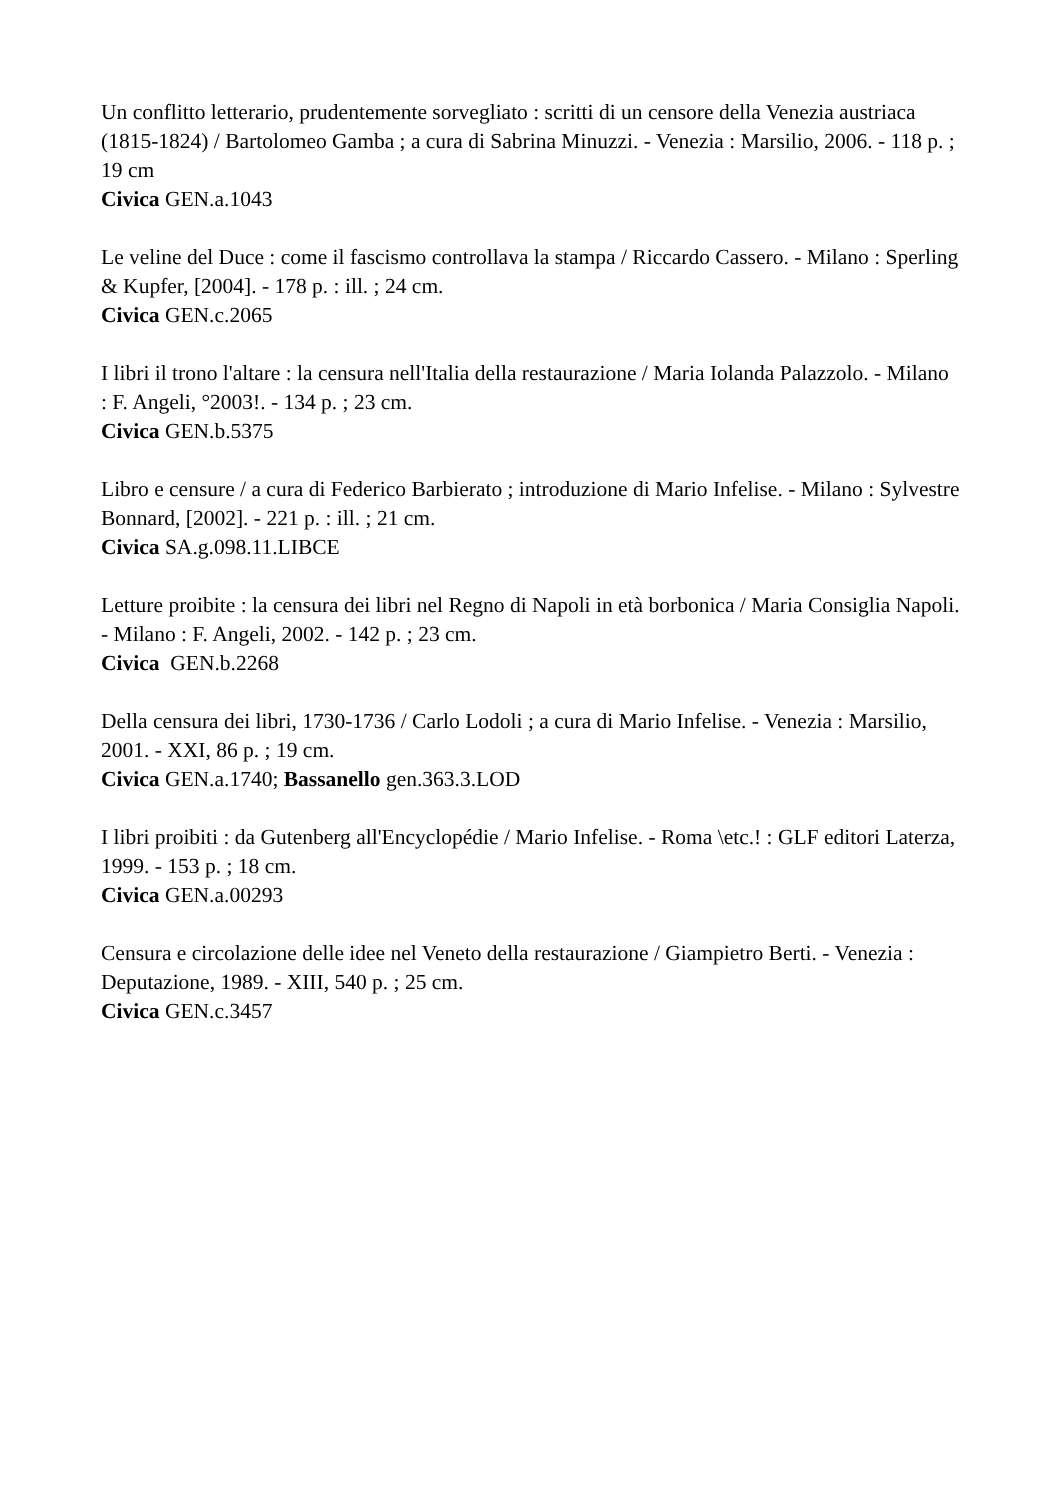Un conflitto letterario, prudentemente sorvegliato : scritti di un censore della Venezia austriaca (1815-1824) / Bartolomeo Gamba ; a cura di Sabrina Minuzzi. - Venezia : Marsilio, 2006. - 118 p. ; 19 cm
Civica GEN.a.1043
Le veline del Duce : come il fascismo controllava la stampa / Riccardo Cassero. - Milano : Sperling & Kupfer, [2004]. - 178 p. : ill. ; 24 cm.
Civica GEN.c.2065
I libri il trono l'altare : la censura nell'Italia della restaurazione / Maria Iolanda Palazzolo. - Milano : F. Angeli, °2003!. - 134 p. ; 23 cm.
Civica GEN.b.5375
Libro e censure / a cura di Federico Barbierato ; introduzione di Mario Infelise. - Milano : Sylvestre Bonnard, [2002]. - 221 p. : ill. ; 21 cm.
Civica SA.g.098.11.LIBCE
Letture proibite : la censura dei libri nel Regno di Napoli in età borbonica / Maria Consiglia Napoli. - Milano : F. Angeli, 2002. - 142 p. ; 23 cm.
Civica GEN.b.2268
Della censura dei libri, 1730-1736 / Carlo Lodoli ; a cura di Mario Infelise. - Venezia : Marsilio, 2001. - XXI, 86 p. ; 19 cm.
Civica GEN.a.1740; Bassanello gen.363.3.LOD
I libri proibiti : da Gutenberg all'Encyclopédie / Mario Infelise. - Roma \etc.! : GLF editori Laterza, 1999. - 153 p. ; 18 cm.
Civica GEN.a.00293
Censura e circolazione delle idee nel Veneto della restaurazione / Giampietro Berti. - Venezia : Deputazione, 1989. - XIII, 540 p. ; 25 cm.
Civica GEN.c.3457